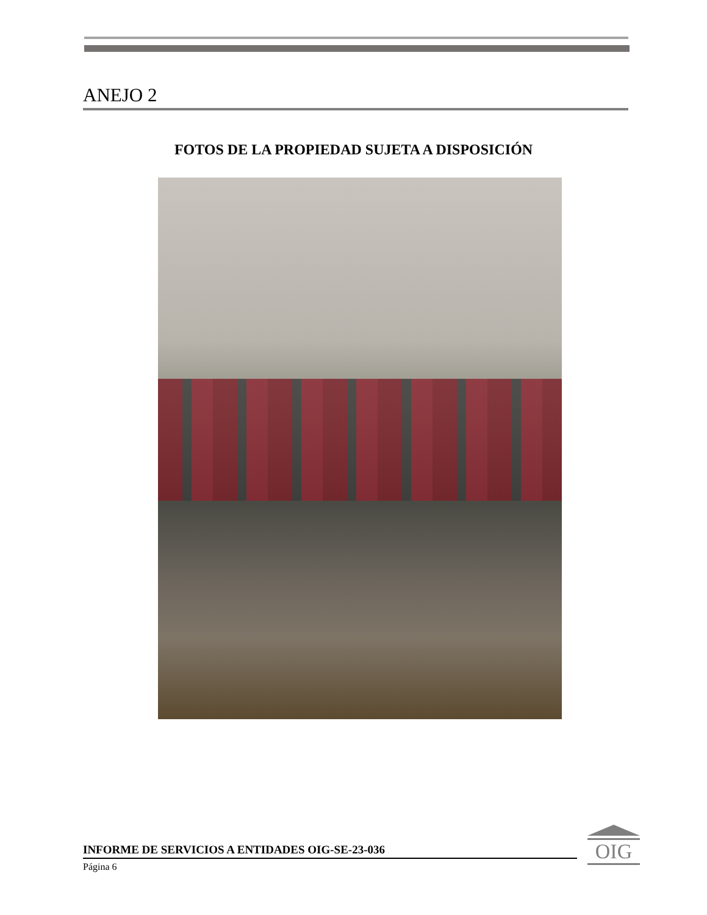ANEJO 2
FOTOS DE LA PROPIEDAD SUJETA A DISPOSICIÓN
INFORME DE SERVICIOS A ENTIDADES OIG-SE-23-036
Página 6
OIG